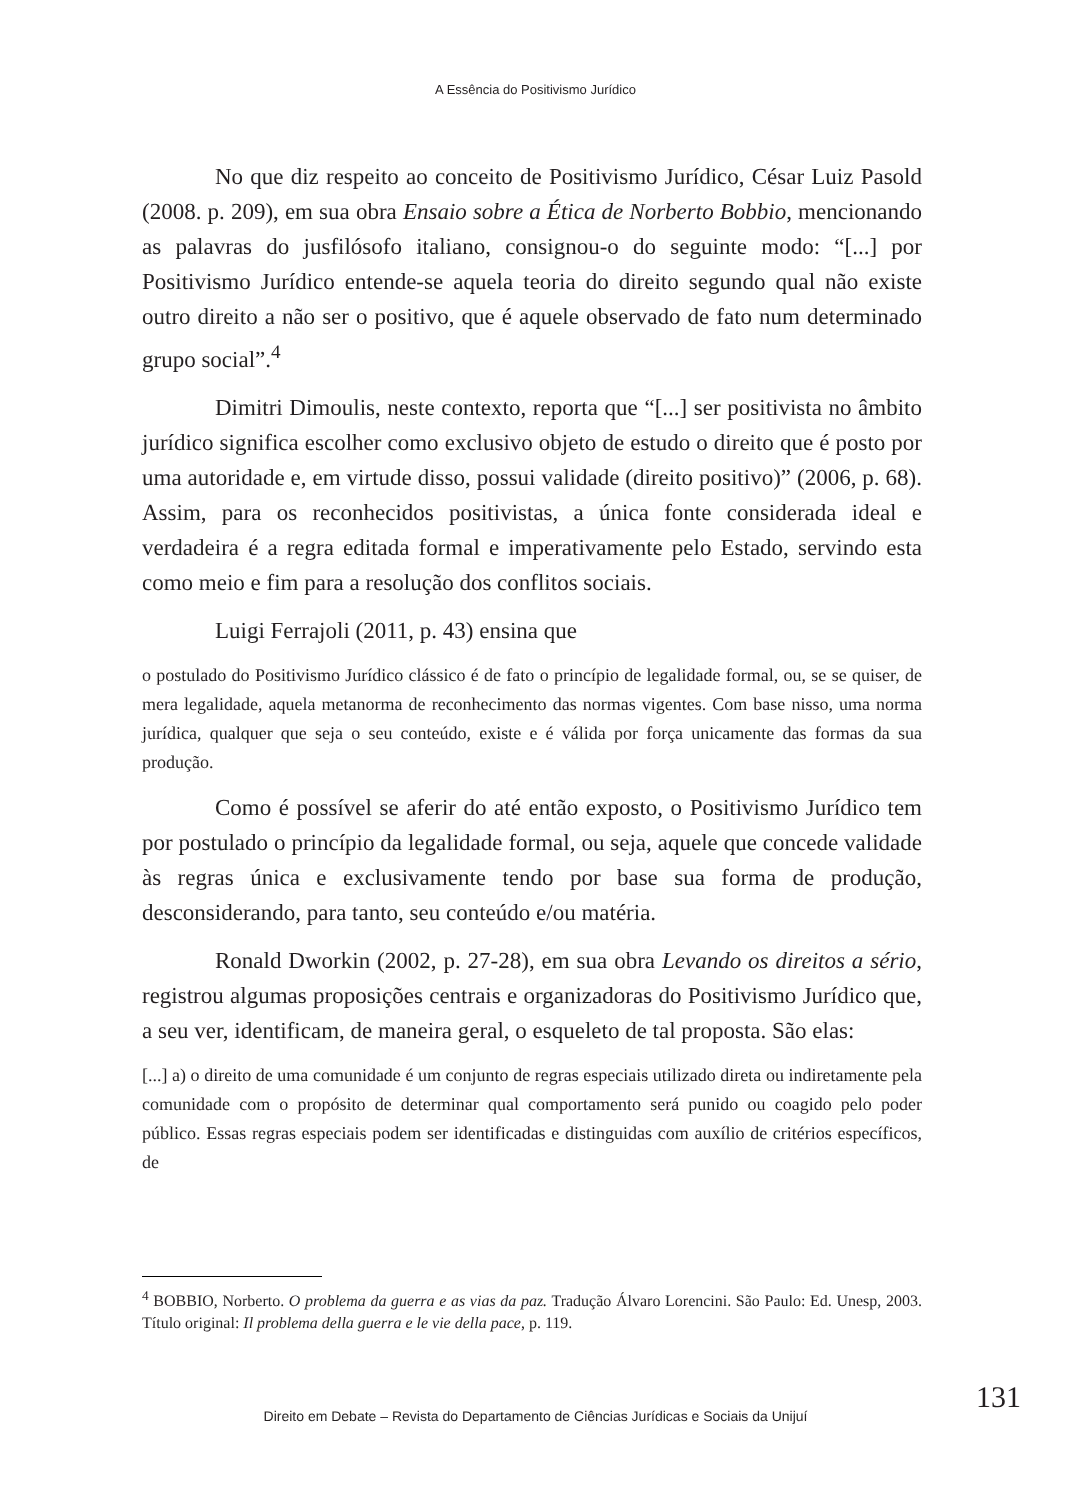A Essência do Positivismo Jurídico
No que diz respeito ao conceito de Positivismo Jurídico, César Luiz Pasold (2008. p. 209), em sua obra Ensaio sobre a Ética de Norberto Bobbio, mencionando as palavras do jusfilósofo italiano, consignou-o do seguinte modo: “[...] por Positivismo Jurídico entende-se aquela teoria do direito segundo qual não existe outro direito a não ser o positivo, que é aquele observado de fato num determinado grupo social”.<sup>4</sup>
Dimitri Dimoulis, neste contexto, reporta que “[...] ser positivista no âmbito jurídico significa escolher como exclusivo objeto de estudo o direito que é posto por uma autoridade e, em virtude disso, possui validade (direito positivo)” (2006, p. 68). Assim, para os reconhecidos positivistas, a única fonte considerada ideal e verdadeira é a regra editada formal e imperativamente pelo Estado, servindo esta como meio e fim para a resolução dos conflitos sociais.
Luigi Ferrajoli (2011, p. 43) ensina que
o postulado do Positivismo Jurídico clássico é de fato o princípio de legalidade formal, ou, se se quiser, de mera legalidade, aquela metanorma de reconhecimento das normas vigentes. Com base nisso, uma norma jurídica, qualquer que seja o seu conteúdo, existe e é válida por força unicamente das formas da sua produção.
Como é possível se aferir do até então exposto, o Positivismo Jurídico tem por postulado o princípio da legalidade formal, ou seja, aquele que concede validade às regras única e exclusivamente tendo por base sua forma de produção, desconsiderando, para tanto, seu conteúdo e/ou matéria.
Ronald Dworkin (2002, p. 27-28), em sua obra Levando os direitos a sério, registrou algumas proposições centrais e organizadoras do Positivismo Jurídico que, a seu ver, identificam, de maneira geral, o esqueleto de tal proposta. São elas:
[...] a) o direito de uma comunidade é um conjunto de regras especiais utilizado direta ou indiretamente pela comunidade com o propósito de determinar qual comportamento será punido ou coagido pelo poder público. Essas regras especiais podem ser identificadas e distinguidas com auxílio de critérios específicos, de
<sup>4</sup> BOBBIO, Norberto. O problema da guerra e as vias da paz. Tradução Álvaro Lorencini. São Paulo: Ed. Unesp, 2003. Título original: Il problema della guerra e le vie della pace, p. 119.
131
Direito em Debate – Revista do Departamento de Ciências Jurídicas e Sociais da Unijuí